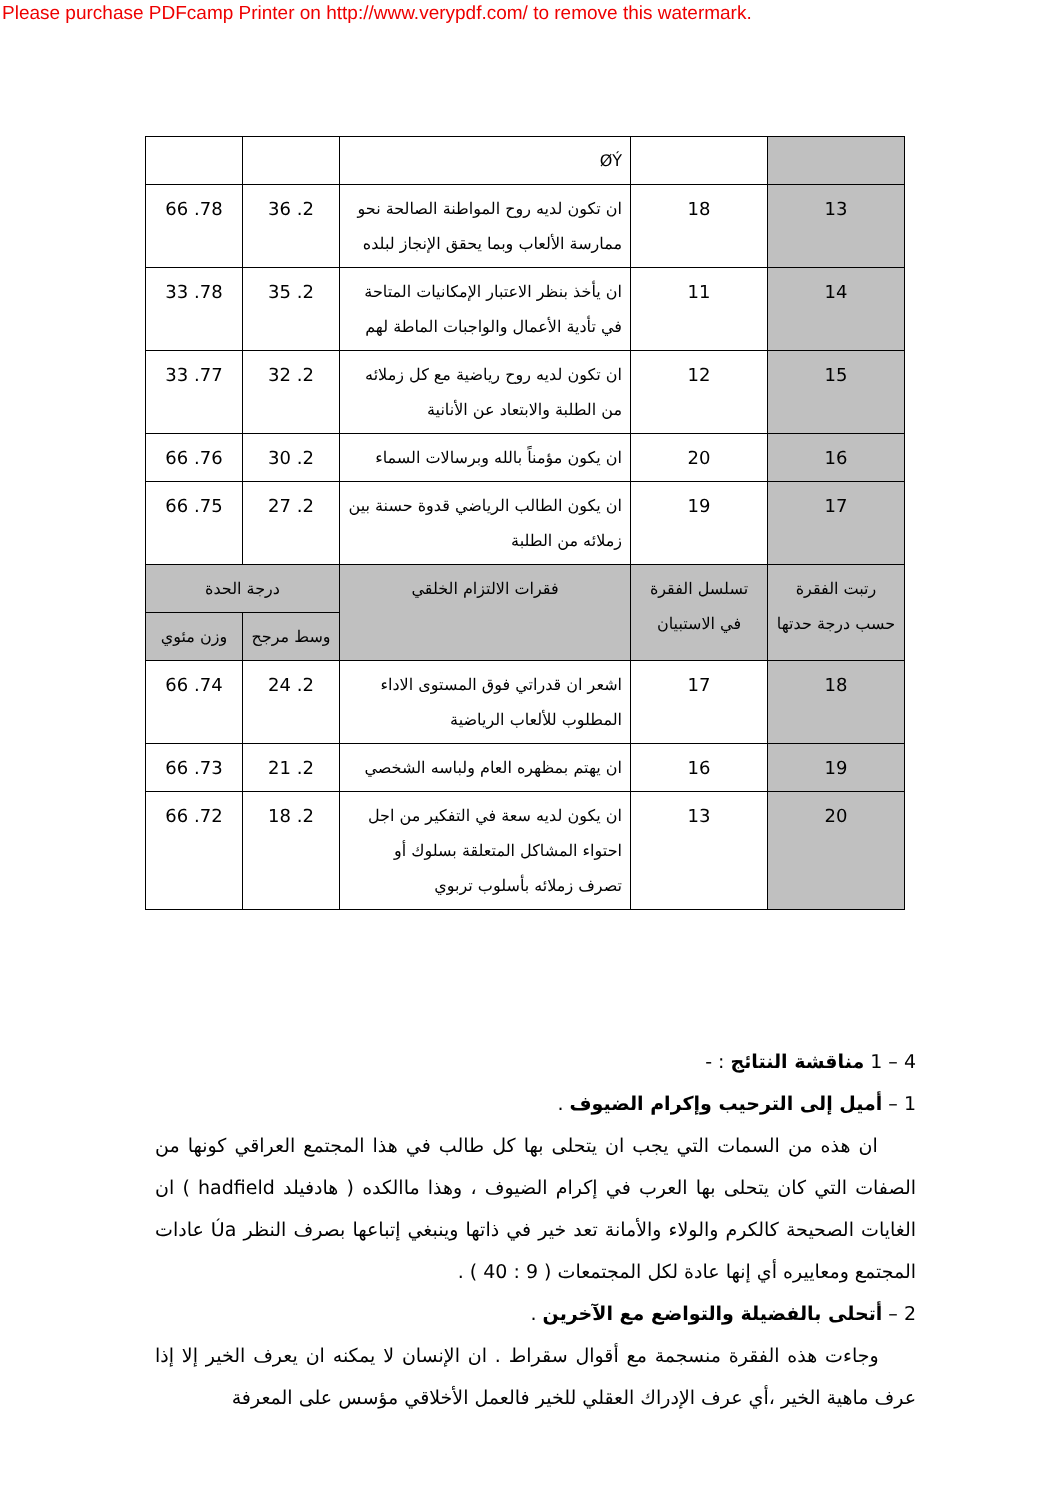Please purchase PDFcamp Printer on http://www.verypdf.com/ to remove this watermark.
| | | ØÝ | | |
| 13 | 18 | ان تكون لديه روح المواطنة الصالحة نحو ممارسة الألعاب وبما يحقق الإنجاز لبلده | 2. 36 | 78. 66 |
| 14 | 11 | ان يأخذ بنظر الاعتبار الإمكانيات المتاحة في تأدية الأعمال والواجبات الماطة لهم | 2. 35 | 78. 33 |
| 15 | 12 | ان تكون لديه روح رياضية مع كل زملائه من الطلبة والابتعاد عن الأنانية | 2. 32 | 77. 33 |
| 16 | 20 | ان يكون مؤمناً بالله وبرسالات السماء | 2. 30 | 76. 66 |
| 17 | 19 | ان يكون الطالب الرياضي قدوة حسنة بين زملائه من الطلبة | 2. 27 | 75. 66 |
| رتبت الفقرة حسب درجة حدتها | تسلسل الفقرة في الاستبيان | فقرات الالتزام الخلقي | درجة الحدة | |
| | | | وسط مرجح | وزن مئوي |
| 18 | 17 | اشعر ان قدراتي فوق المستوى الاداء المطلوب للألعاب الرياضية | 2. 24 | 74. 66 |
| 19 | 16 | ان يهتم بمظهره العام ولباسه الشخصي | 2. 21 | 73. 66 |
| 20 | 13 | ان يكون لديه سعة في التفكير من اجل احتواء المشاكل المتعلقة بسلوك أو تصرف زملائه بأسلوب تربوي | 2. 18 | 72. 66 |
4 – 1 مناقشة النتائج : -
1 – أميل إلى الترحيب وإكرام الضيوف .
ان هذه من السمات التي يجب ان يتحلى بها كل طالب في هذا المجتمع العراقي كونها من الصفات التي كان يتحلى بها العرب في إكرام الضيوف ، وهذا ماالكده ( هادفيلد hadfield ) ان الغايات الصحيحة كالكرم والولاء والأمانة تعد خير في ذاتها وينبغي إتباعها بصرف النظر Úa عادات المجتمع ومعاييره أي إنها عادة لكل المجتمعات ( 9 : 40 ) .
2 – أتحلى بالفضيلة والتواضع مع الآخرين .
وجاءت هذه الفقرة منسجمة مع أقوال سقراط . ان الإنسان لا يمكنه ان يعرف الخير إلا إذا عرف ماهية الخير ،أي عرف الإدراك العقلي للخير فالعمل الأخلاقي مؤسس على المعرفة